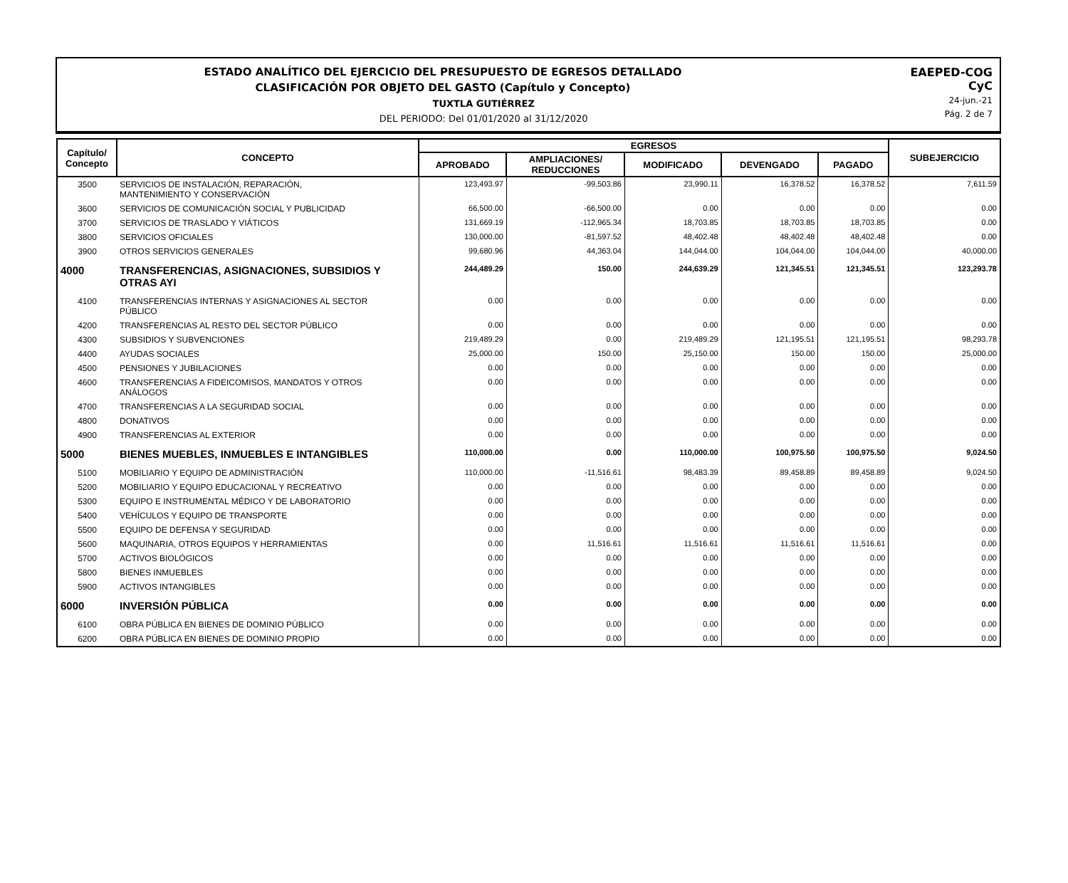EAEPED-COG
CyC
24-jun.-21
Pág. 2 de 7
ESTADO ANALÍTICO DEL EJERCICIO DEL PRESUPUESTO DE EGRESOS DETALLADO
CLASIFICACIÓN POR OBJETO DEL GASTO (Capítulo y Concepto)
TUXTLA GUTIÉRREZ
DEL PERIODO: Del 01/01/2020 al 31/12/2020
| Capítulo/ Concepto | CONCEPTO | EGRESOS | | | | | SUBEJERCICIO |
| --- | --- | --- | --- | --- | --- | --- | --- |
| | | APROBADO | AMPLIACIONES/ REDUCCIONES | MODIFICADO | DEVENGADO | PAGADO | |
| 3500 | SERVICIOS DE INSTALACIÓN, REPARACIÓN, MANTENIMIENTO Y CONSERVACIÓN | 123,493.97 | -99,503.86 | 23,990.11 | 16,378.52 | 16,378.52 | 7,611.59 |
| 3600 | SERVICIOS DE COMUNICACIÓN SOCIAL Y PUBLICIDAD | 66,500.00 | -66,500.00 | 0.00 | 0.00 | 0.00 | 0.00 |
| 3700 | SERVICIOS DE TRASLADO Y VIÁTICOS | 131,669.19 | -112,965.34 | 18,703.85 | 18,703.85 | 18,703.85 | 0.00 |
| 3800 | SERVICIOS OFICIALES | 130,000.00 | -81,597.52 | 48,402.48 | 48,402.48 | 48,402.48 | 0.00 |
| 3900 | OTROS SERVICIOS GENERALES | 99,680.96 | 44,363.04 | 144,044.00 | 104,044.00 | 104,044.00 | 40,000.00 |
| 4000 | TRANSFERENCIAS, ASIGNACIONES, SUBSIDIOS Y OTRAS AYI | 244,489.29 | 150.00 | 244,639.29 | 121,345.51 | 121,345.51 | 123,293.78 |
| 4100 | TRANSFERENCIAS INTERNAS Y ASIGNACIONES AL SECTOR PÚBLICO | 0.00 | 0.00 | 0.00 | 0.00 | 0.00 | 0.00 |
| 4200 | TRANSFERENCIAS AL RESTO DEL SECTOR PÚBLICO | 0.00 | 0.00 | 0.00 | 0.00 | 0.00 | 0.00 |
| 4300 | SUBSIDIOS Y SUBVENCIONES | 219,489.29 | 0.00 | 219,489.29 | 121,195.51 | 121,195.51 | 98,293.78 |
| 4400 | AYUDAS SOCIALES | 25,000.00 | 150.00 | 25,150.00 | 150.00 | 150.00 | 25,000.00 |
| 4500 | PENSIONES Y JUBILACIONES | 0.00 | 0.00 | 0.00 | 0.00 | 0.00 | 0.00 |
| 4600 | TRANSFERENCIAS A FIDEICOMISOS, MANDATOS Y OTROS ANÁLOGOS | 0.00 | 0.00 | 0.00 | 0.00 | 0.00 | 0.00 |
| 4700 | TRANSFERENCIAS A LA SEGURIDAD SOCIAL | 0.00 | 0.00 | 0.00 | 0.00 | 0.00 | 0.00 |
| 4800 | DONATIVOS | 0.00 | 0.00 | 0.00 | 0.00 | 0.00 | 0.00 |
| 4900 | TRANSFERENCIAS AL EXTERIOR | 0.00 | 0.00 | 0.00 | 0.00 | 0.00 | 0.00 |
| 5000 | BIENES MUEBLES, INMUEBLES E INTANGIBLES | 110,000.00 | 0.00 | 110,000.00 | 100,975.50 | 100,975.50 | 9,024.50 |
| 5100 | MOBILIARIO Y EQUIPO DE ADMINISTRACIÓN | 110,000.00 | -11,516.61 | 98,483.39 | 89,458.89 | 89,458.89 | 9,024.50 |
| 5200 | MOBILIARIO Y EQUIPO EDUCACIONAL Y RECREATIVO | 0.00 | 0.00 | 0.00 | 0.00 | 0.00 | 0.00 |
| 5300 | EQUIPO E INSTRUMENTAL MÉDICO Y DE LABORATORIO | 0.00 | 0.00 | 0.00 | 0.00 | 0.00 | 0.00 |
| 5400 | VEHÍCULOS Y EQUIPO DE TRANSPORTE | 0.00 | 0.00 | 0.00 | 0.00 | 0.00 | 0.00 |
| 5500 | EQUIPO DE DEFENSA Y SEGURIDAD | 0.00 | 0.00 | 0.00 | 0.00 | 0.00 | 0.00 |
| 5600 | MAQUINARIA, OTROS EQUIPOS Y HERRAMIENTAS | 0.00 | 11,516.61 | 11,516.61 | 11,516.61 | 11,516.61 | 0.00 |
| 5700 | ACTIVOS BIOLÓGICOS | 0.00 | 0.00 | 0.00 | 0.00 | 0.00 | 0.00 |
| 5800 | BIENES INMUEBLES | 0.00 | 0.00 | 0.00 | 0.00 | 0.00 | 0.00 |
| 5900 | ACTIVOS INTANGIBLES | 0.00 | 0.00 | 0.00 | 0.00 | 0.00 | 0.00 |
| 6000 | INVERSIÓN PÚBLICA | 0.00 | 0.00 | 0.00 | 0.00 | 0.00 | 0.00 |
| 6100 | OBRA PÚBLICA EN BIENES DE DOMINIO PÚBLICO | 0.00 | 0.00 | 0.00 | 0.00 | 0.00 | 0.00 |
| 6200 | OBRA PÚBLICA EN BIENES DE DOMINIO PROPIO | 0.00 | 0.00 | 0.00 | 0.00 | 0.00 | 0.00 |